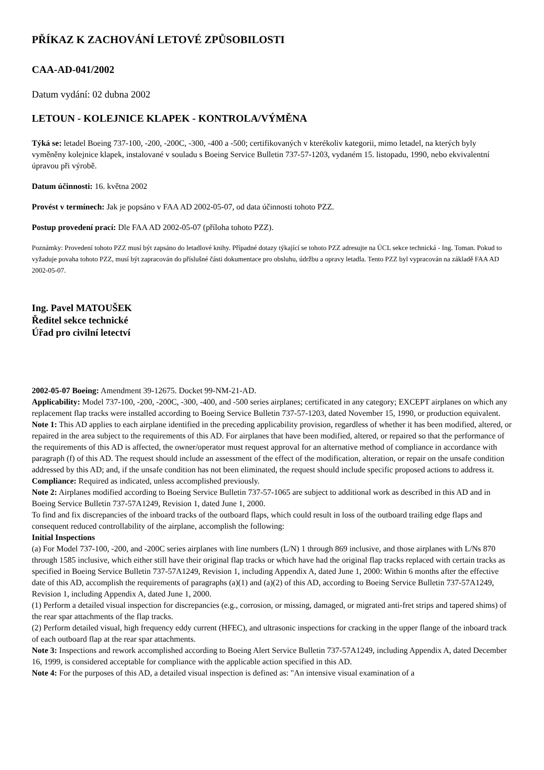PŘÍKAZ K ZACHOVÁNÍ LETOVÉ ZPŮSOBILOSTI
CAA-AD-041/2002
Datum vydání: 02 dubna 2002
LETOUN - KOLEJNICE KLAPEK - KONTROLA/VÝMĚNA
Týká se: letadel Boeing 737-100, -200, -200C, -300, -400 a -500; certifikovaných v kterékoliv kategorii, mimo letadel, na kterých byly vyměněny kolejnice klapek, instalované v souladu s Boeing Service Bulletin 737-57-1203, vydaném 15. listopadu, 1990, nebo ekvivalentní úpravou při výrobě.
Datum účinnosti: 16. května 2002
Provést v termínech: Jak je popsáno v FAA AD 2002-05-07, od data účinnosti tohoto PZZ.
Postup provedení prací: Dle FAA AD 2002-05-07 (příloha tohoto PZZ).
Poznámky: Provedení tohoto PZZ musí být zapsáno do letadlové knihy. Případné dotazy týkající se tohoto PZZ adresujte na ÚCL sekce technická - Ing. Toman. Pokud to vyžaduje povaha tohoto PZZ, musí být zapracován do příslušné části dokumentace pro obsluhu, údržbu a opravy letadla. Tento PZZ byl vypracován na základě FAA AD 2002-05-07.
Ing. Pavel MATOUŠEK
Ředitel sekce technické
Úřad pro civilní letectví
2002-05-07 Boeing: Amendment 39-12675. Docket 99-NM-21-AD.
Applicability: Model 737-100, -200, -200C, -300, -400, and -500 series airplanes; certificated in any category; EXCEPT airplanes on which any replacement flap tracks were installed according to Boeing Service Bulletin 737-57-1203, dated November 15, 1990, or production equivalent.
Note 1: This AD applies to each airplane identified in the preceding applicability provision, regardless of whether it has been modified, altered, or repaired in the area subject to the requirements of this AD. For airplanes that have been modified, altered, or repaired so that the performance of the requirements of this AD is affected, the owner/operator must request approval for an alternative method of compliance in accordance with paragraph (f) of this AD. The request should include an assessment of the effect of the modification, alteration, or repair on the unsafe condition addressed by this AD; and, if the unsafe condition has not been eliminated, the request should include specific proposed actions to address it.
Compliance: Required as indicated, unless accomplished previously.
Note 2: Airplanes modified according to Boeing Service Bulletin 737-57-1065 are subject to additional work as described in this AD and in Boeing Service Bulletin 737-57A1249, Revision 1, dated June 1, 2000.
To find and fix discrepancies of the inboard tracks of the outboard flaps, which could result in loss of the outboard trailing edge flaps and consequent reduced controllability of the airplane, accomplish the following:
Initial Inspections
(a) For Model 737-100, -200, and -200C series airplanes with line numbers (L/N) 1 through 869 inclusive, and those airplanes with L/Ns 870 through 1585 inclusive, which either still have their original flap tracks or which have had the original flap tracks replaced with certain tracks as specified in Boeing Service Bulletin 737-57A1249, Revision 1, including Appendix A, dated June 1, 2000: Within 6 months after the effective date of this AD, accomplish the requirements of paragraphs (a)(1) and (a)(2) of this AD, according to Boeing Service Bulletin 737-57A1249, Revision 1, including Appendix A, dated June 1, 2000.
(1) Perform a detailed visual inspection for discrepancies (e.g., corrosion, or missing, damaged, or migrated anti-fret strips and tapered shims) of the rear spar attachments of the flap tracks.
(2) Perform detailed visual, high frequency eddy current (HFEC), and ultrasonic inspections for cracking in the upper flange of the inboard track of each outboard flap at the rear spar attachments.
Note 3: Inspections and rework accomplished according to Boeing Alert Service Bulletin 737-57A1249, including Appendix A, dated December 16, 1999, is considered acceptable for compliance with the applicable action specified in this AD.
Note 4: For the purposes of this AD, a detailed visual inspection is defined as: "An intensive visual examination of a